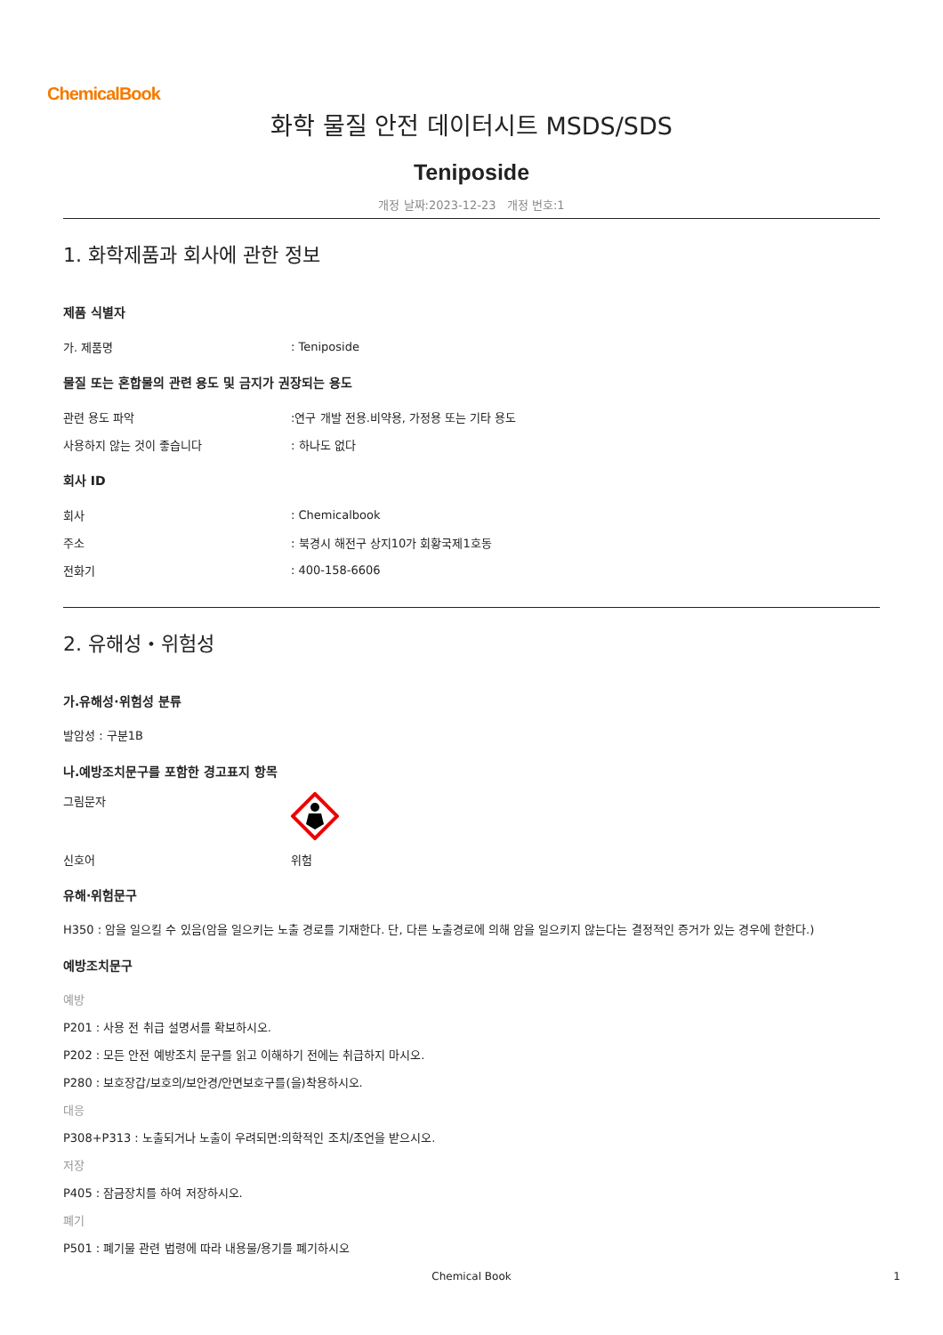ChemicalBook
화학 물질 안전 데이터시트 MSDS/SDS
Teniposide
개정 날짜:2023-12-23 개정 번호:1
1. 화학제품과 회사에 관한 정보
제품 식별자
가. 제품명: Teniposide
물질 또는 혼합물의 관련 용도 및 금지가 권장되는 용도
관련 용도 파악:연구 개발 전용.비약용, 가정용 또는 기타 용도
사용하지 않는 것이 좋습니다: 하나도 없다
회사 ID
회사: Chemicalbook
주소: 북경시 해전구 상지10가 회황국제1호동
전화기: 400-158-6606
2. 유해성・위험성
가.유해성·위험성 분류
발암성 : 구분1B
나.예방조치문구를 포함한 경고표지 항목
그림문자
신호어 위험
유해·위험문구
H350 : 암을 일으킬 수 있음(암을 일으키는 노출 경로를 기재한다. 단, 다른 노출경로에 의해 암을 일으키지 않는다는 결정적인 증거가 있는 경우에 한한다.)
예방조치문구
예방
P201 : 사용 전 취급 설명서를 확보하시오.
P202 : 모든 안전 예방조치 문구를 읽고 이해하기 전에는 취급하지 마시오.
P280 : 보호장갑/보호의/보안경/안면보호구를(을)착용하시오.
대응
P308+P313 : 노출되거나 노출이 우려되면:의학적인 조치/조언을 받으시오.
저장
P405 : 잠금장치를 하여 저장하시오.
폐기
P501 : 폐기물 관련 법령에 따라 내용물/용기를 폐기하시오
Chemical Book 1